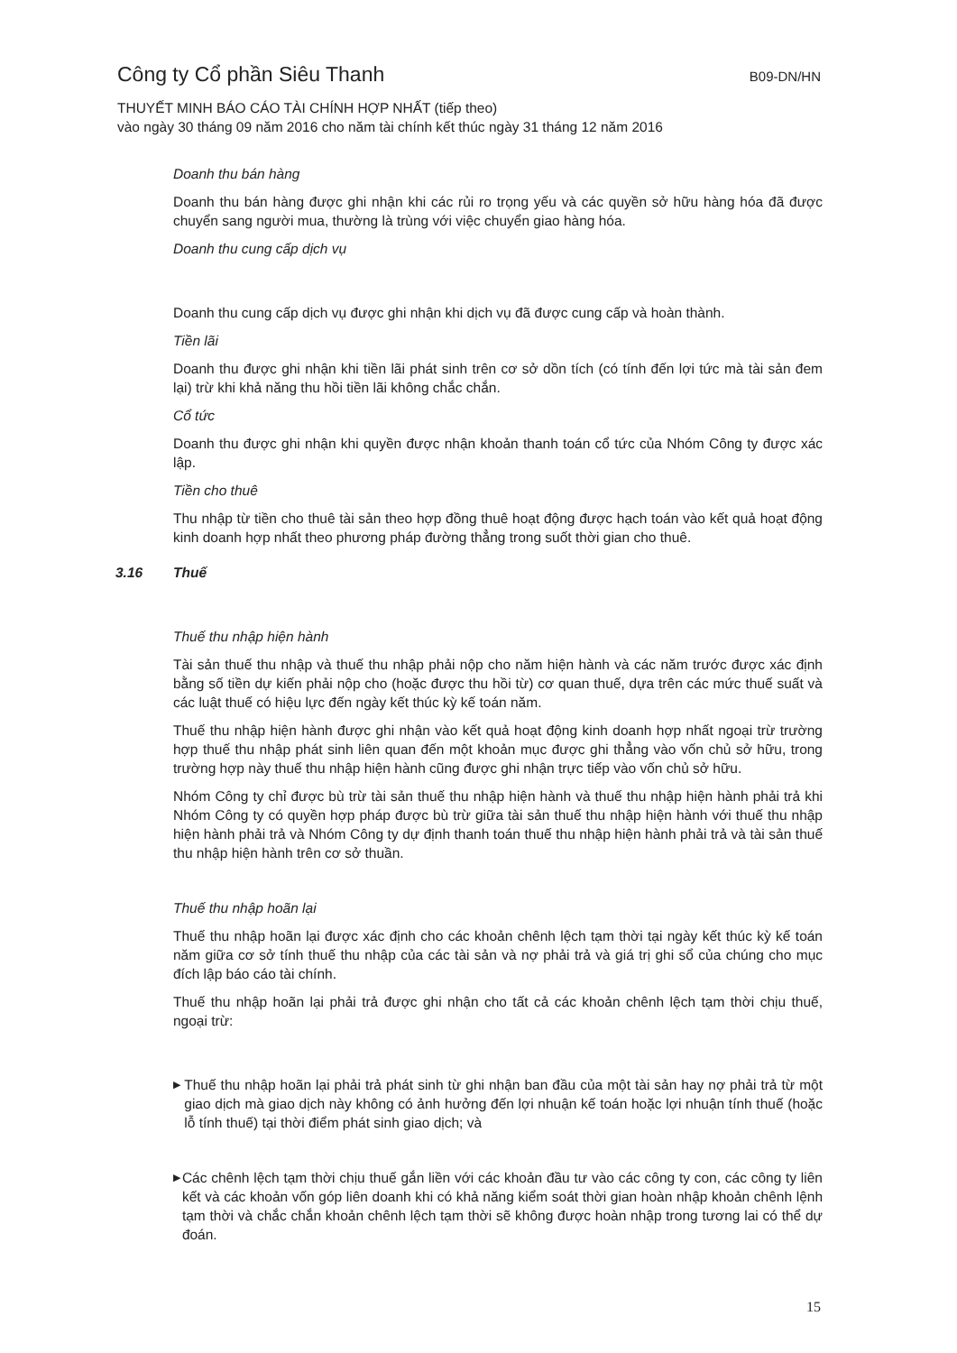Công ty Cổ phần Siêu Thanh B09-DN/HN
THUYẾT MINH BÁO CÁO TÀI CHÍNH HỢP NHẤT (tiếp theo)
vào ngày 30 tháng 09 năm 2016 cho năm tài chính kết thúc ngày 31 tháng 12 năm 2016
Doanh thu bán hàng
Doanh thu bán hàng được ghi nhận khi các rủi ro trọng yếu và các quyền sở hữu hàng hóa đã được chuyển sang người mua, thường là trùng với việc chuyển giao hàng hóa.
Doanh thu cung cấp dịch vụ
Doanh thu cung cấp dịch vụ được ghi nhận khi dịch vụ đã được cung cấp và hoàn thành.
Tiền lãi
Doanh thu được ghi nhận khi tiền lãi phát sinh trên cơ sở dồn tích (có tính đến lợi tức mà tài sản đem lại) trừ khi khả năng thu hồi tiền lãi không chắc chắn.
Cổ tức
Doanh thu được ghi nhận khi quyền được nhận khoản thanh toán cổ tức của Nhóm Công ty được xác lập.
Tiền cho thuê
Thu nhập từ tiền cho thuê tài sản theo hợp đồng thuê hoạt động được hạch toán vào kết quả hoạt động kinh doanh hợp nhất theo phương pháp đường thẳng trong suốt thời gian cho thuê.
3.16 Thuế
Thuế thu nhập hiện hành
Tài sản thuế thu nhập và thuế thu nhập phải nộp cho năm hiện hành và các năm trước được xác định bằng số tiền dự kiến phải nộp cho (hoặc được thu hồi từ) cơ quan thuế, dựa trên các mức thuế suất và các luật thuế có hiệu lực đến ngày kết thúc kỳ kế toán năm.
Thuế thu nhập hiện hành được ghi nhận vào kết quả hoạt động kinh doanh hợp nhất ngoại trừ trường hợp thuế thu nhập phát sinh liên quan đến một khoản mục được ghi thẳng vào vốn chủ sở hữu, trong trường hợp này thuế thu nhập hiện hành cũng được ghi nhận trực tiếp vào vốn chủ sở hữu.
Nhóm Công ty chỉ được bù trừ tài sản thuế thu nhập hiện hành và thuế thu nhập hiện hành phải trả khi Nhóm Công ty có quyền hợp pháp được bù trừ giữa tài sản thuế thu nhập hiện hành với thuế thu nhập hiện hành phải trả và Nhóm Công ty dự định thanh toán thuế thu nhập hiện hành phải trả và tài sản thuế thu nhập hiện hành trên cơ sở thuần.
Thuế thu nhập hoãn lại
Thuế thu nhập hoãn lại được xác định cho các khoản chênh lệch tạm thời tại ngày kết thúc kỳ kế toán năm giữa cơ sở tính thuế thu nhập của các tài sản và nợ phải trả và giá trị ghi sổ của chúng cho mục đích lập báo cáo tài chính.
Thuế thu nhập hoãn lại phải trả được ghi nhận cho tất cả các khoản chênh lệch tạm thời chịu thuế, ngoại trừ:
▶ Thuế thu nhập hoãn lại phải trả phát sinh từ ghi nhận ban đầu của một tài sản hay nợ phải trả từ một giao dịch mà giao dịch này không có ảnh hưởng đến lợi nhuận kế toán hoặc lợi nhuận tính thuế (hoặc lỗ tính thuế) tại thời điểm phát sinh giao dịch; và
▶ Các chênh lệch tạm thời chịu thuế gắn liền với các khoản đầu tư vào các công ty con, các công ty liên kết và các khoản vốn góp liên doanh khi có khả năng kiểm soát thời gian hoàn nhập khoản chênh lệnh tạm thời và chắc chắn khoản chênh lệch tạm thời sẽ không được hoàn nhập trong tương lai có thể dự đoán.
15